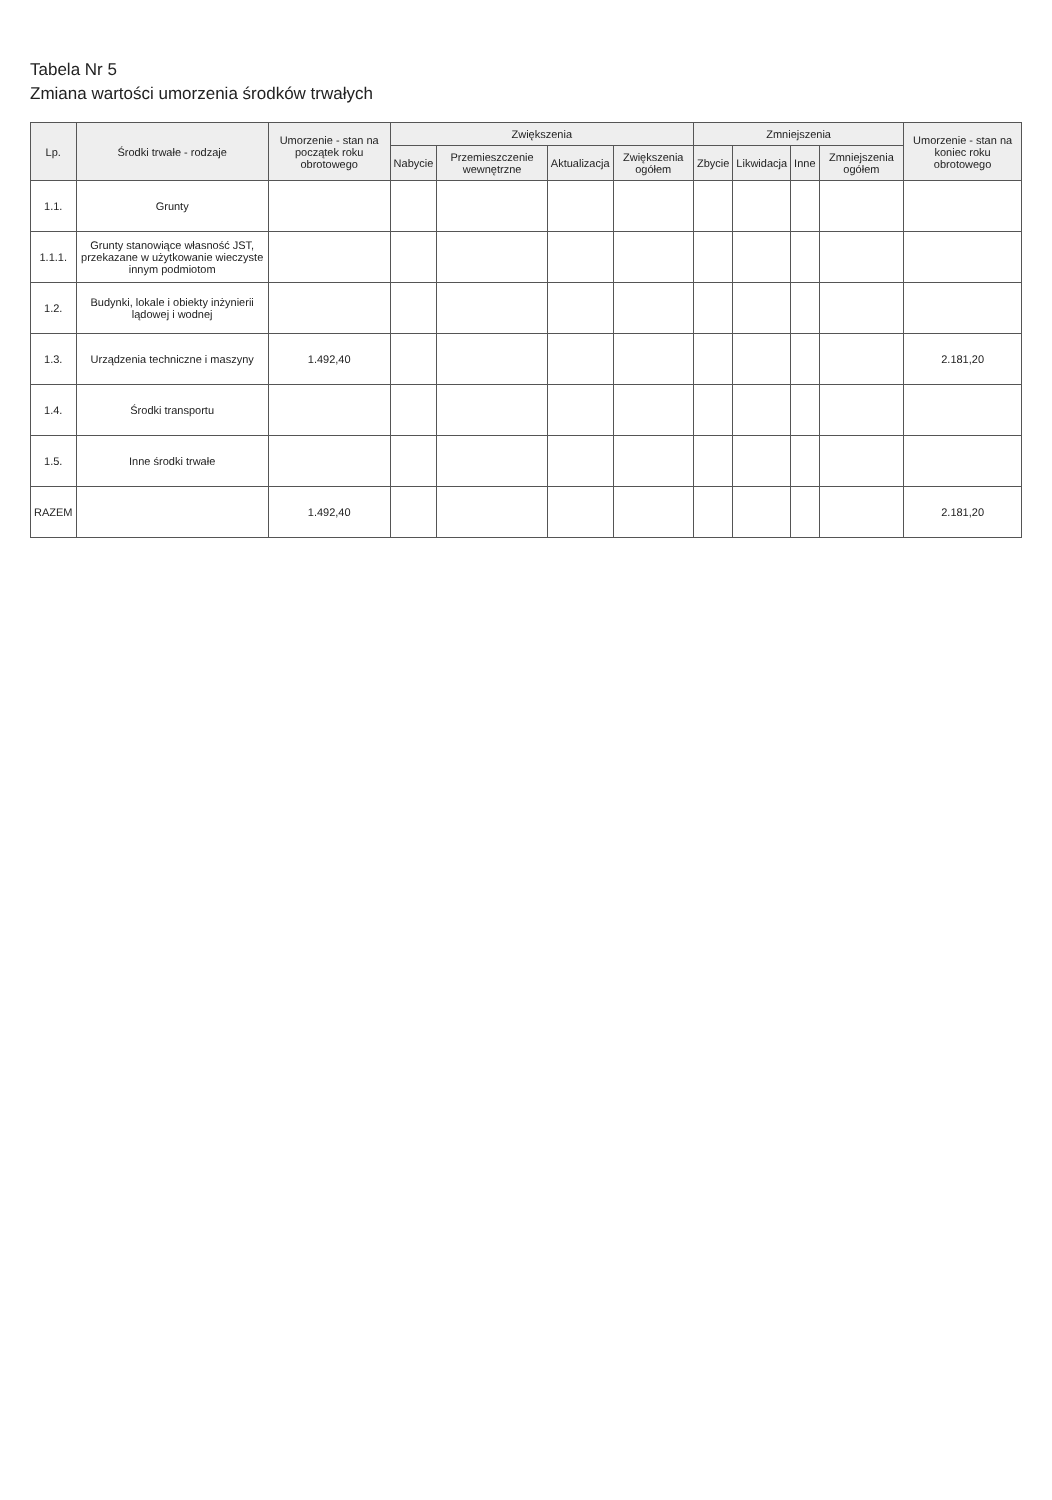Tabela Nr 5
Zmiana wartości umorzenia środków trwałych
| Lp. | Środki trwałe - rodzaje | Umorzenie - stan na początek roku obrotowego | Zwiększenia | | | | Zmniejszenia | | | | Umorzenie - stan na koniec roku obrotowego |
| --- | --- | --- | --- | --- | --- | --- | --- | --- | --- | --- | --- |
| | | | Nabycie | Przemieszczenie wewnętrzne | Aktualizacja | Zwiększenia ogółem | Zbycie | Likwidacja | Inne | Zmniejszenia ogółem | |
| 1.1. | Grunty | | | | | | | | | | |
| 1.1.1. | Grunty stanowiące własność JST, przekazane w użytkowanie wieczyste innym podmiotom | | | | | | | | | | |
| 1.2. | Budynki, lokale i obiekty inżynierii lądowej i wodnej | | | | | | | | | | |
| 1.3. | Urządzenia techniczne i maszyny | 1.492,40 | | | | | | | | | 2.181,20 |
| 1.4. | Środki transportu | | | | | | | | | | |
| 1.5. | Inne środki trwałe | | | | | | | | | | |
| RAZEM | | 1.492,40 | | | | | | | | | 2.181,20 |